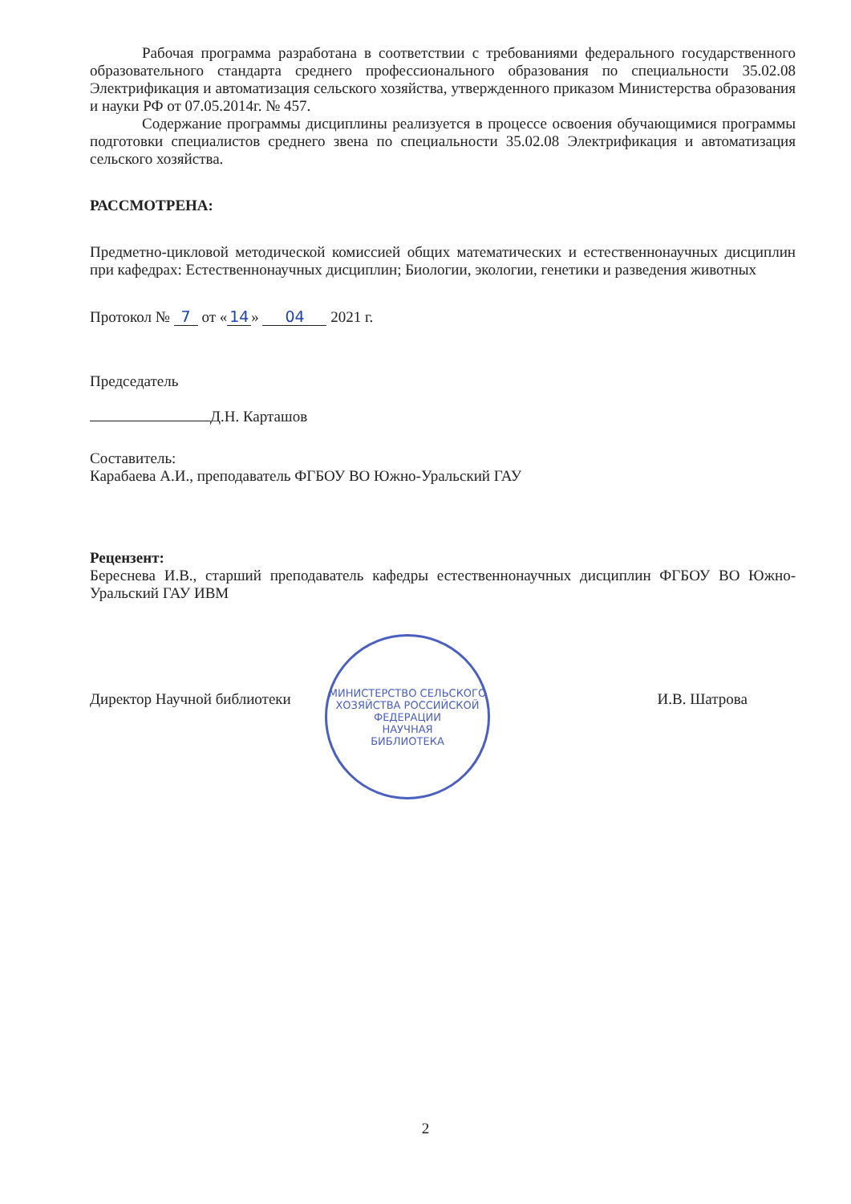Рабочая программа разработана в соответствии с требованиями федерального государственного образовательного стандарта среднего профессионального образования по специальности 35.02.08 Электрификация и автоматизация сельского хозяйства, утвержденного приказом Министерства образования и науки РФ от 07.05.2014г. № 457.
Содержание программы дисциплины реализуется в процессе освоения обучающимися программы подготовки специалистов среднего звена по специальности 35.02.08 Электрификация и автоматизация сельского хозяйства.
РАССМОТРЕНА:
Предметно-цикловой методической комиссией общих математических и естественнонаучных дисциплин при кафедрах: Естественнонаучных дисциплин; Биологии, экологии, генетики и разведения животных
Протокол № 7 от « 14 » 04 2021 г.
Председатель
Д.Н. Карташов
Составитель:
Карабаева А.И., преподаватель ФГБОУ ВО Южно-Уральский ГАУ
Рецензент:
Береснева И.В., старший преподаватель кафедры естественнонаучных дисциплин ФГБОУ ВО Южно-Уральский ГАУ ИВМ
Директор Научной библиотеки И.В. Шатрова
МИНИСТЕРСТВО СЕЛЬСКОГО ХОЗЯЙСТВА РОССИЙСКОЙ ФЕДЕРАЦИИ
НАУЧНАЯ
БИБЛИОТЕКА
2